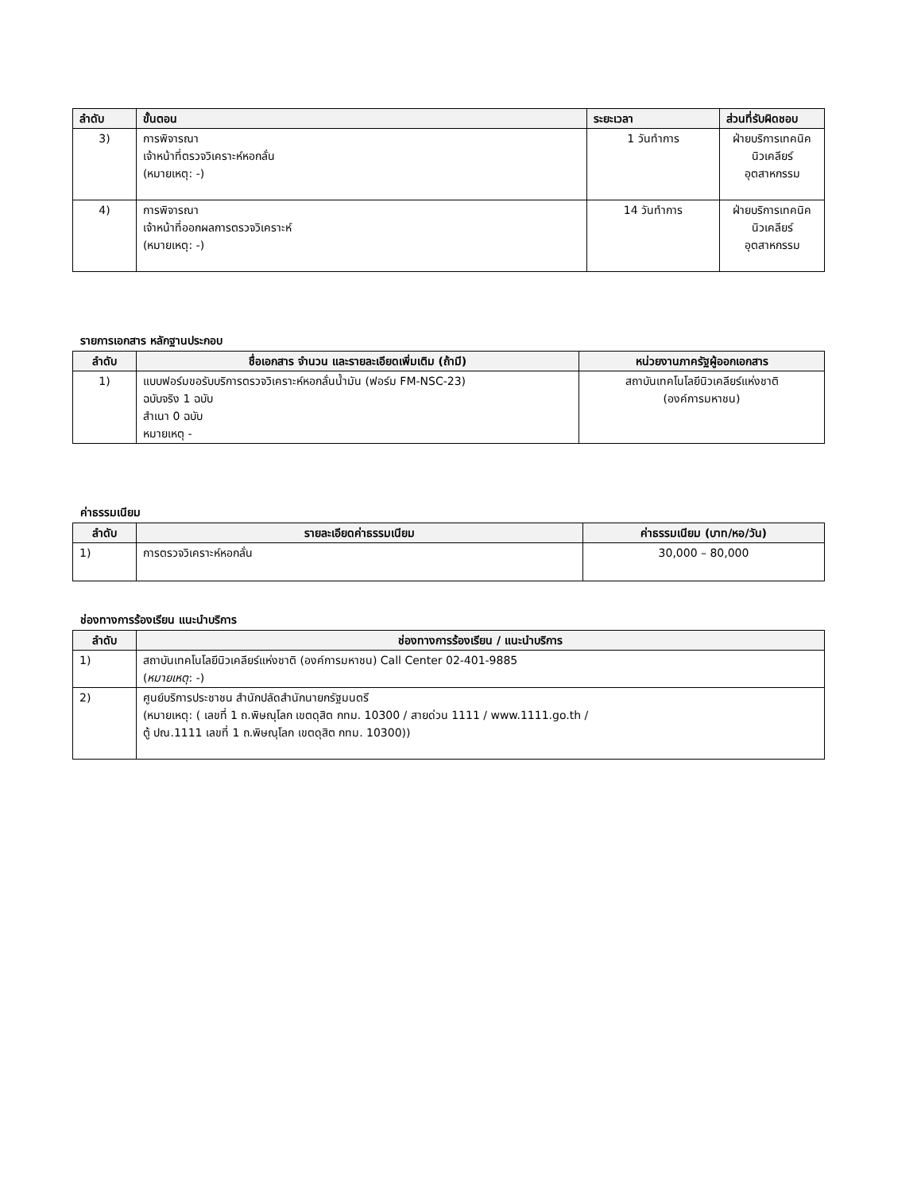| ลำดับ | ขั้นตอน | ระยะเวลา | ส่วนที่รับผิดชอบ |
| --- | --- | --- | --- |
| 3) | การพิจารณา เจ้าหน้าที่ตรวจวิเคราะห์หอกลั่น (หมายเหตุ: -) | 1 วันทำการ | ฝ่ายบริการเทคนิค นิวเคลียร์อุตสาหกรรม |
| 4) | การพิจารณา เจ้าหน้าที่ออกผลการตรวจวิเคราะห์ (หมายเหตุ: -) | 14 วันทำการ | ฝ่ายบริการเทคนิค นิวเคลียร์อุตสาหกรรม |
รายการเอกสาร หลักฐานประกอบ
| ลำดับ | ชื่อเอกสาร จำนวน และรายละเอียดเพิ่มเติม (ถ้ามี) | หน่วยงานภาครัฐผู้ออกเอกสาร |
| --- | --- | --- |
| 1) | แบบฟอร์มขอรับบริการตรวจวิเคราะห์หอกลั่นน้ำมัน (ฟอร์ม FM-NSC-23) ฉบับจริง 1 ฉบับ สำเนา 0 ฉบับ หมายเหตุ - | สถาบันเทคโนโลยีนิวเคลียร์แห่งชาติ (องค์การมหาชน) |
ค่าธรรมเนียม
| ลำดับ | รายละเอียดค่าธรรมเนียม | ค่าธรรมเนียม (บาท/หอ/วัน) |
| --- | --- | --- |
| 1) | การตรวจวิเคราะห์หอกลั่น | 30,000 – 80,000 |
ช่องทางการร้องเรียน แนะนำบริการ
| ลำดับ | ช่องทางการร้องเรียน / แนะนำบริการ |
| --- | --- |
| 1) | สถาบันเทคโนโลยีนิวเคลียร์แห่งชาติ (องค์การมหาชน) Call Center 02-401-9885 ( หมายเหตุ : -) |
| 2) | ศูนย์บริการประชาชน สำนักปลัดสำนักนายกรัฐมนตรี (หมายเหตุ: ( เลขที่ 1 ถ.พิษณุโลก เขตดุสิต กทม. 10300 / สายด่วน 1111 / www.1111.go.th / ตู้ ปณ.1111 เลขที่ 1 ถ.พิษณุโลก เขตดุสิต กทม. 10300)) |